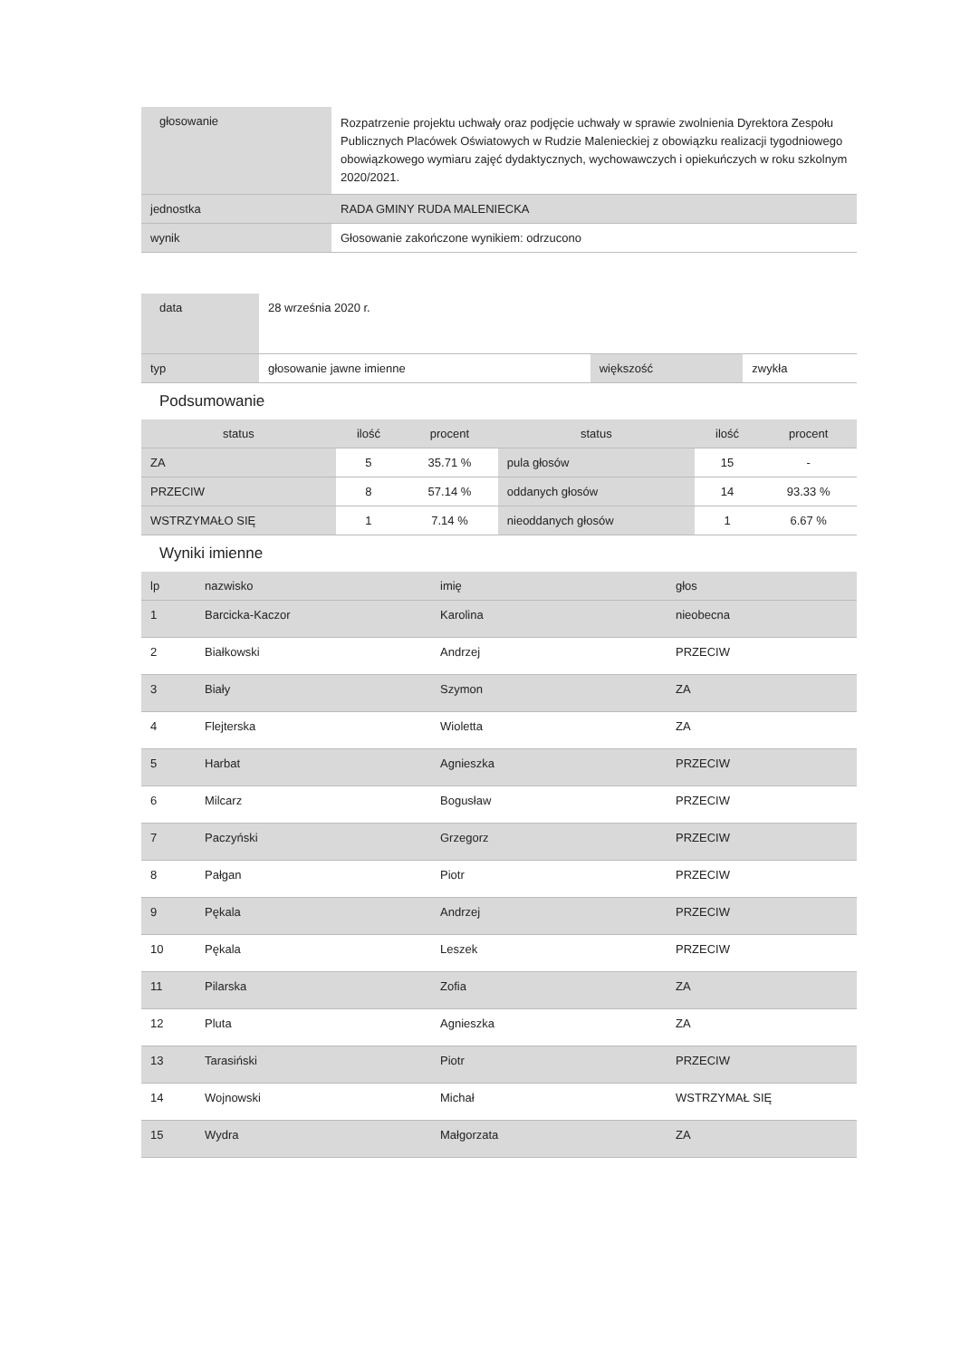| głosowanie | Rozpatrzenie projektu uchwały oraz podjęcie uchwały w sprawie zwolnienia Dyrektora Zespołu Publicznych Placówek Oświatowych w Rudzie Malenieckiej z obowiązku realizacji tygodniowego obowiązkowego wymiaru zajęć dydaktycznych, wychowawczych i opiekuńczych w roku szkolnym 2020/2021. |
| jednostka | RADA GMINY RUDA MALENIECKA |
| wynik | Głosowanie zakończone wynikiem: odrzucono |
| data | 28 września 2020 r. | | |
| typ | głosowanie jawne imienne | większość | zwykła |
Podsumowanie
| status | ilość | procent | status | ilość | procent |
| --- | --- | --- | --- | --- | --- |
| ZA | 5 | 35.71 % | pula głosów | 15 | - |
| PRZECIW | 8 | 57.14 % | oddanych głosów | 14 | 93.33 % |
| WSTRZYMAŁO SIĘ | 1 | 7.14 % | nieoddanych głosów | 1 | 6.67 % |
Wyniki imienne
| lp | nazwisko | imię | głos |
| --- | --- | --- | --- |
| 1 | Barcicka-Kaczor | Karolina | nieobecna |
| 2 | Białkowski | Andrzej | PRZECIW |
| 3 | Biały | Szymon | ZA |
| 4 | Flejterska | Wioletta | ZA |
| 5 | Harbat | Agnieszka | PRZECIW |
| 6 | Milcarz | Bogusław | PRZECIW |
| 7 | Paczyński | Grzegorz | PRZECIW |
| 8 | Pałgan | Piotr | PRZECIW |
| 9 | Pękala | Andrzej | PRZECIW |
| 10 | Pękala | Leszek | PRZECIW |
| 11 | Pilarska | Zofia | ZA |
| 12 | Pluta | Agnieszka | ZA |
| 13 | Tarasiński | Piotr | PRZECIW |
| 14 | Wojnowski | Michał | WSTRZYMAŁ SIĘ |
| 15 | Wydra | Małgorzata | ZA |